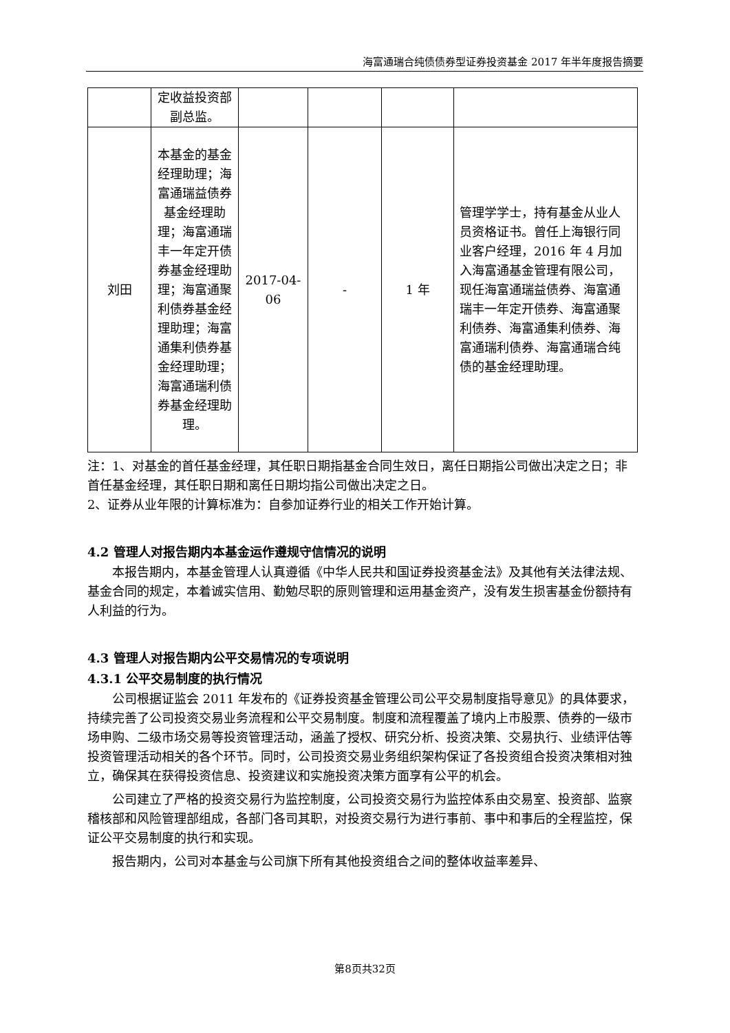海富通瑞合纯债债券型证券投资基金 2017 年半年度报告摘要
| | 定收益投资部副总监。 | | | | |
| 刘田 | 本基金的基金经理助理；海富通瑞益债券基金经理助理；海富通瑞丰一年定开债券基金经理助理；海富通聚利债券基金经理助理；海富通集利债券基金经理助理；海富通瑞利债券基金经理助理。 | 2017-04-06 | - | 1 年 | 管理学学士，持有基金从业人员资格证书。曾任上海银行同业客户经理，2016 年 4 月加入海富通基金管理有限公司，现任海富通瑞益债券、海富通瑞丰一年定开债券、海富通聚利债券、海富通集利债券、海富通瑞利债券、海富通瑞合纯债的基金经理助理。 |
注：1、对基金的首任基金经理，其任职日期指基金合同生效日，离任日期指公司做出决定之日；非首任基金经理，其任职日期和离任日期均指公司做出决定之日。
2、证券从业年限的计算标准为：自参加证券行业的相关工作开始计算。
4.2 管理人对报告期内本基金运作遵规守信情况的说明
本报告期内，本基金管理人认真遵循《中华人民共和国证券投资基金法》及其他有关法律法规、基金合同的规定，本着诚实信用、勤勉尽职的原则管理和运用基金资产，没有发生损害基金份额持有人利益的行为。
4.3 管理人对报告期内公平交易情况的专项说明
4.3.1 公平交易制度的执行情况
公司根据证监会 2011 年发布的《证券投资基金管理公司公平交易制度指导意见》的具体要求，持续完善了公司投资交易业务流程和公平交易制度。制度和流程覆盖了境内上市股票、债券的一级市场申购、二级市场交易等投资管理活动，涵盖了授权、研究分析、投资决策、交易执行、业绩评估等投资管理活动相关的各个环节。同时，公司投资交易业务组织架构保证了各投资组合投资决策相对独立，确保其在获得投资信息、投资建议和实施投资决策方面享有公平的机会。
公司建立了严格的投资交易行为监控制度，公司投资交易行为监控体系由交易室、投资部、监察稽核部和风险管理部组成，各部门各司其职，对投资交易行为进行事前、事中和事后的全程监控，保证公平交易制度的执行和实现。
报告期内，公司对本基金与公司旗下所有其他投资组合之间的整体收益率差异、
第8页共32页